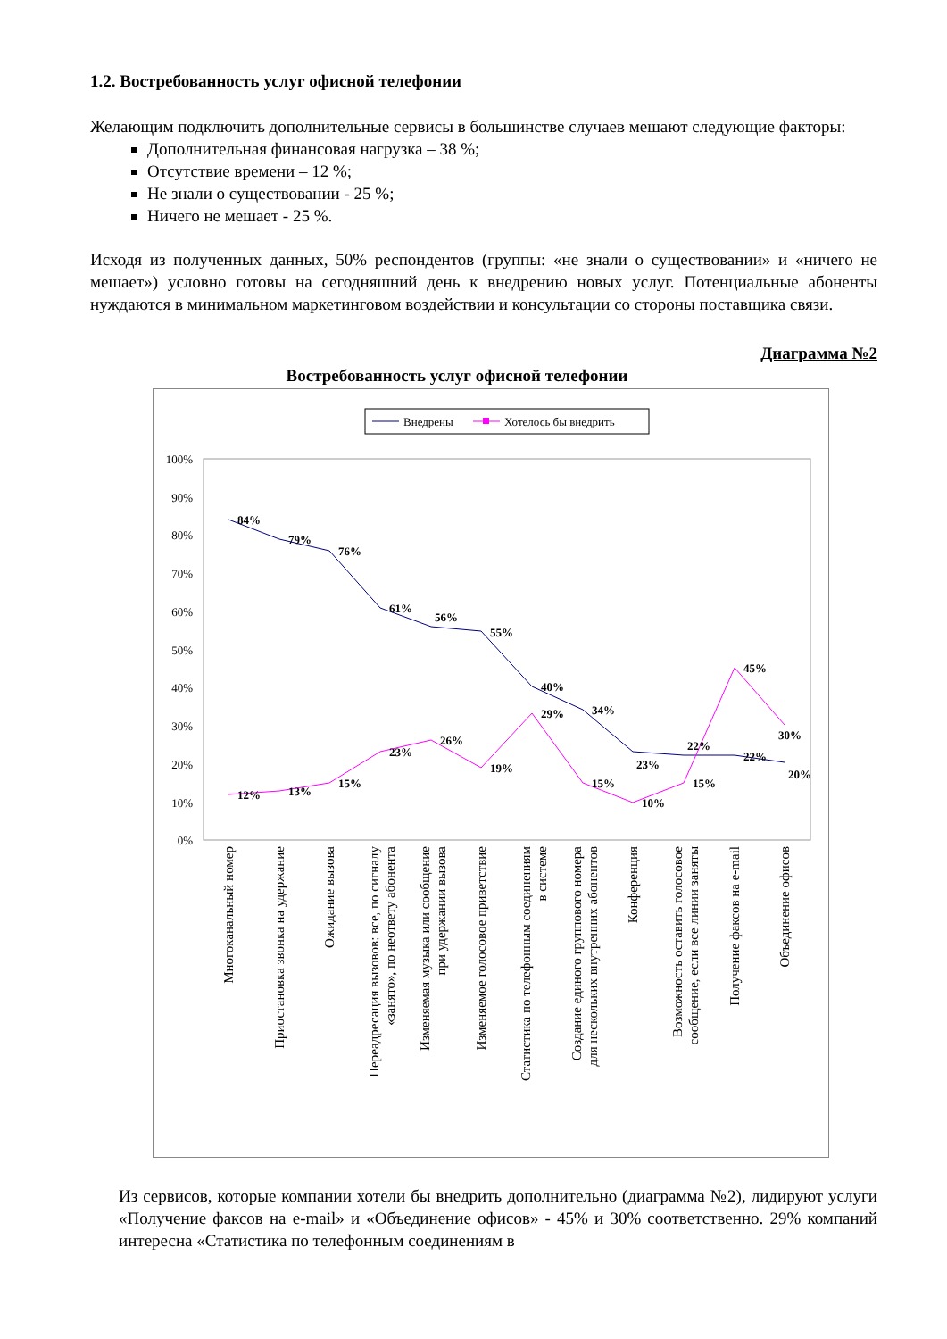1.2. Востребованность услуг офисной телефонии
Желающим подключить дополнительные сервисы в большинстве случаев мешают следующие факторы:
Дополнительная финансовая нагрузка – 38 %;
Отсутствие времени – 12 %;
Не знали о существовании - 25 %;
Ничего не мешает - 25 %.
Исходя из полученных данных, 50% респондентов (группы: «не знали о существовании» и «ничего не мешает») условно готовы на сегодняшний день к внедрению новых услуг. Потенциальные абоненты нуждаются в минимальном маркетинговом воздействии и консультации со стороны поставщика связи.
Диаграмма №2
Востребованность услуг офисной телефонии
Внедрены
Хотелось бы внедрить
100%
90%
80%
70%
60%
50%
40%
30%
20%
10%
0%
84%
79%
76%
61%
56%
55%
40%
34%
23%
22%
22%
20%
12%
13%
15%
23%
26%
19%
29%
15%
10%
15%
45%
30%
Многоканальный номер
Приостановка звонка на удержание
Ожидание вызова
Переадресация вызовов: все, по сигналу
«занято», по неответу абонента
Изменяемая музыка или сообщение
при удержании вызова
Изменяемое голосовое приветствие
Статистика по телефонным соединениям
в системе
Создание единого группового номера
для нескольких внутренних абонентов
Конференция
Возможность оставить голосовое
сообщение, если все линии заняты
Получение факсов на e-mail
Объединение офисов
Из сервисов, которые компании хотели бы внедрить дополнительно (диаграмма №2), лидируют услуги «Получение факсов на e-mail» и «Объединение офисов» - 45% и 30% соответственно. 29% компаний интересна «Статистика по телефонным соединениям в